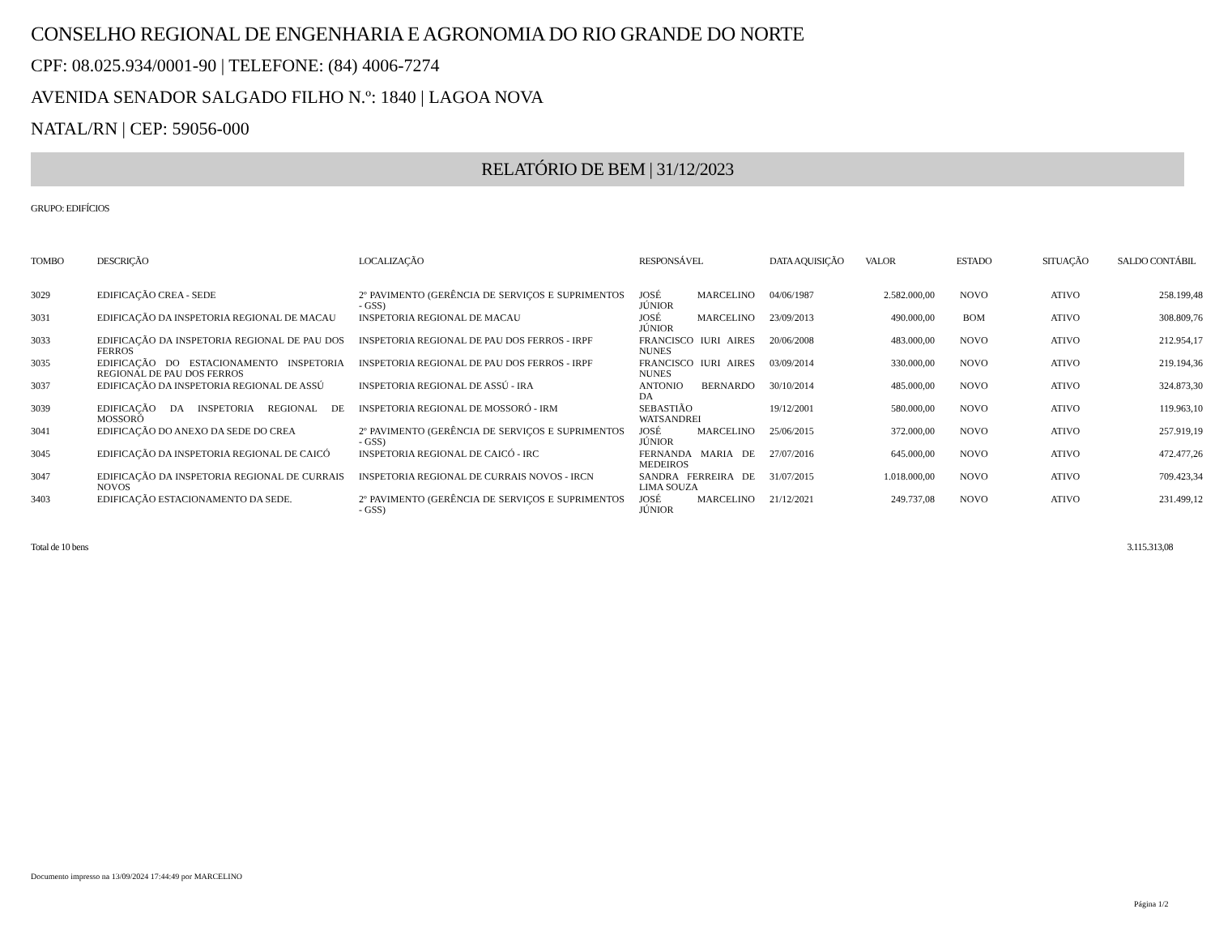CONSELHO REGIONAL DE ENGENHARIA E AGRONOMIA DO RIO GRANDE DO NORTE
CPF: 08.025.934/0001-90 | TELEFONE: (84) 4006-7274
AVENIDA SENADOR SALGADO FILHO N.º: 1840 | LAGOA NOVA
NATAL/RN | CEP: 59056-000
RELATÓRIO DE BEM | 31/12/2023
GRUPO: EDIFÍCIOS
| TOMBO | DESCRIÇÃO | LOCALIZAÇÃO | RESPONSÁVEL | DATA AQUISIÇÃO | VALOR | ESTADO | SITUAÇÃO | SALDO CONTÁBIL |
| --- | --- | --- | --- | --- | --- | --- | --- | --- |
| 3029 | EDIFICAÇÃO CREA - SEDE | 2º PAVIMENTO (GERÊNCIA DE SERVIÇOS E SUPRIMENTOS - GSS) | JOSÉ MARCELINO JÚNIOR | 04/06/1987 | 2.582.000,00 | NOVO | ATIVO | 258.199,48 |
| 3031 | EDIFICAÇÃO DA INSPETORIA REGIONAL DE MACAU | INSPETORIA REGIONAL DE MACAU | JOSÉ MARCELINO JÚNIOR | 23/09/2013 | 490.000,00 | BOM | ATIVO | 308.809,76 |
| 3033 | EDIFICAÇÃO DA INSPETORIA REGIONAL DE PAU DOS FERROS | INSPETORIA REGIONAL DE PAU DOS FERROS - IRPF | FRANCISCO IURI AIRES NUNES | 20/06/2008 | 483.000,00 | NOVO | ATIVO | 212.954,17 |
| 3035 | EDIFICAÇÃO DO ESTACIONAMENTO INSPETORIA REGIONAL DE PAU DOS FERROS | INSPETORIA REGIONAL DE PAU DOS FERROS - IRPF | FRANCISCO IURI AIRES NUNES | 03/09/2014 | 330.000,00 | NOVO | ATIVO | 219.194,36 |
| 3037 | EDIFICAÇÃO DA INSPETORIA REGIONAL DE ASSÚ | INSPETORIA REGIONAL DE ASSÚ - IRA | ANTONIO BERNARDO DA | 30/10/2014 | 485.000,00 | NOVO | ATIVO | 324.873,30 |
| 3039 | EDIFICAÇÃO DA INSPETORIA REGIONAL DE MOSSORÓ | INSPETORIA REGIONAL DE MOSSORÓ - IRM | SEBASTIÃO WATSANDREI | 19/12/2001 | 580.000,00 | NOVO | ATIVO | 119.963,10 |
| 3041 | EDIFICAÇÃO DO ANEXO DA SEDE DO CREA | 2º PAVIMENTO (GERÊNCIA DE SERVIÇOS E SUPRIMENTOS - GSS) | JOSÉ MARCELINO JÚNIOR | 25/06/2015 | 372.000,00 | NOVO | ATIVO | 257.919,19 |
| 3045 | EDIFICAÇÃO DA INSPETORIA REGIONAL DE CAICÓ | INSPETORIA REGIONAL DE CAICÓ - IRC | FERNANDA MARIA DE MEDEIROS | 27/07/2016 | 645.000,00 | NOVO | ATIVO | 472.477,26 |
| 3047 | EDIFICAÇÃO DA INSPETORIA REGIONAL DE CURRAIS NOVOS | INSPETORIA REGIONAL DE CURRAIS NOVOS - IRCN | SANDRA FERREIRA DE LIMA SOUZA | 31/07/2015 | 1.018.000,00 | NOVO | ATIVO | 709.423,34 |
| 3403 | EDIFICAÇÃO ESTACIONAMENTO DA SEDE. | 2º PAVIMENTO (GERÊNCIA DE SERVIÇOS E SUPRIMENTOS - GSS) | JOSÉ MARCELINO JÚNIOR | 21/12/2021 | 249.737,08 | NOVO | ATIVO | 231.499,12 |
Total de 10 bens 3.115.313,08
Documento impresso na 13/09/2024 17:44:49 por MARCELINO
Página 1/2